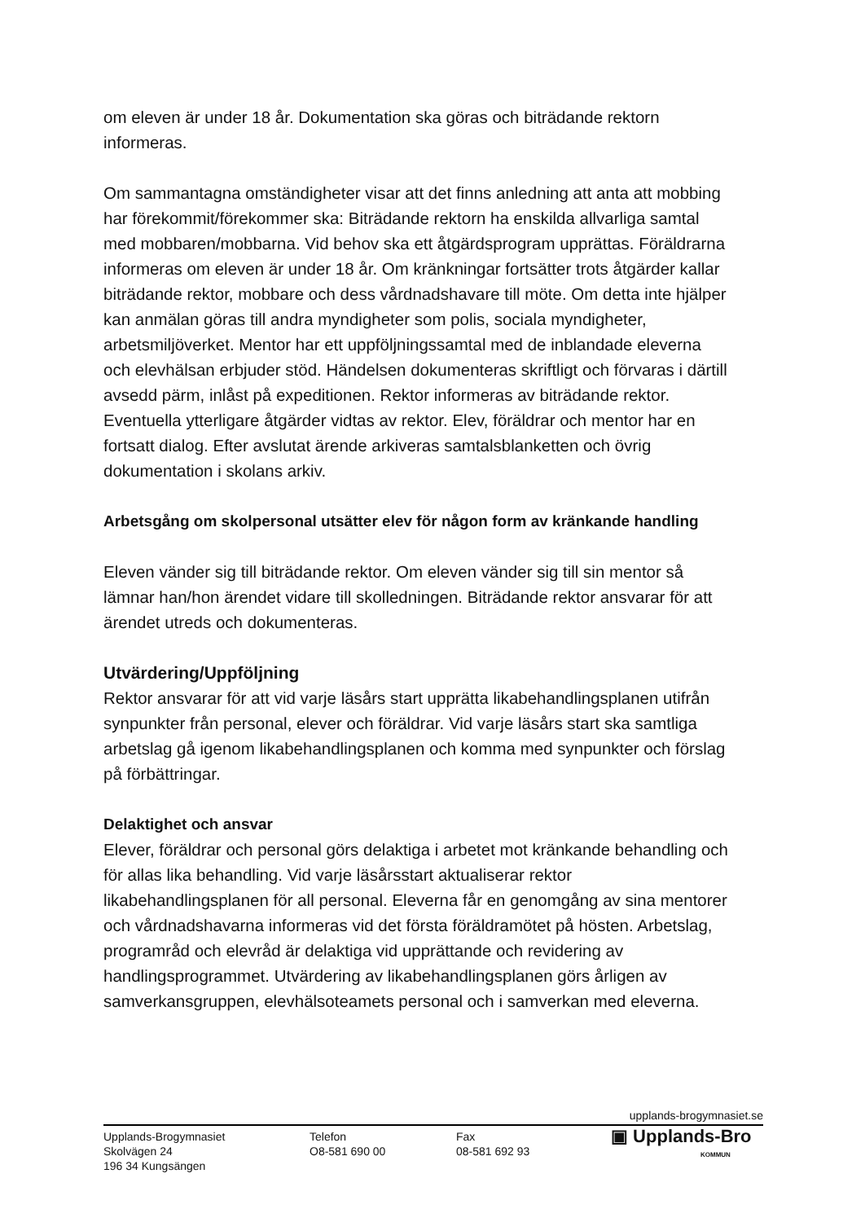om eleven är under 18 år. Dokumentation ska göras och biträdande rektorn informeras.
Om sammantagna omständigheter visar att det finns anledning att anta att mobbing har förekommit/förekommer ska: Biträdande rektorn ha enskilda allvarliga samtal med mobbaren/mobbarna. Vid behov ska ett åtgärdsprogram upprättas. Föräldrarna informeras om eleven är under 18 år. Om kränkningar fortsätter trots åtgärder kallar biträdande rektor, mobbare och dess vårdnadshavare till möte. Om detta inte hjälper kan anmälan göras till andra myndigheter som polis, sociala myndigheter, arbetsmiljöverket. Mentor har ett uppföljningssamtal med de inblandade eleverna och elevhälsan erbjuder stöd. Händelsen dokumenteras skriftligt och förvaras i därtill avsedd pärm, inlåst på expeditionen. Rektor informeras av biträdande rektor. Eventuella ytterligare åtgärder vidtas av rektor. Elev, föräldrar och mentor har en fortsatt dialog. Efter avslutat ärende arkiveras samtalsblanketten och övrig dokumentation i skolans arkiv.
Arbetsgång om skolpersonal utsätter elev för någon form av kränkande handling
Eleven vänder sig till biträdande rektor. Om eleven vänder sig till sin mentor så lämnar han/hon ärendet vidare till skolledningen. Biträdande rektor ansvarar för att ärendet utreds och dokumenteras.
Utvärdering/Uppföljning
Rektor ansvarar för att vid varje läsårs start upprätta likabehandlingsplanen utifrån synpunkter från personal, elever och föräldrar. Vid varje läsårs start ska samtliga arbetslag gå igenom likabehandlingsplanen och komma med synpunkter och förslag på förbättringar.
Delaktighet och ansvar
Elever, föräldrar och personal görs delaktiga i arbetet mot kränkande behandling och för allas lika behandling. Vid varje läsårsstart aktualiserar rektor likabehandlingsplanen för all personal. Eleverna får en genomgång av sina mentorer och vårdnadshavarna informeras vid det första föräldramötet på hösten. Arbetslag, programråd och elevråd är delaktiga vid upprättande och revidering av handlingsprogrammet. Utvärdering av likabehandlingsplanen görs årligen av samverkansgruppen, elevhälsoteamets personal och i samverkan med eleverna.
upplands-brogymnasiet.se
Upplands-Brogymnasiet
Skolvägen 24
196 34 Kungsängen
Telefon
O8-581 690 00
Fax
08-581 692 93
▣ Upplands-Bro
KOMMUN